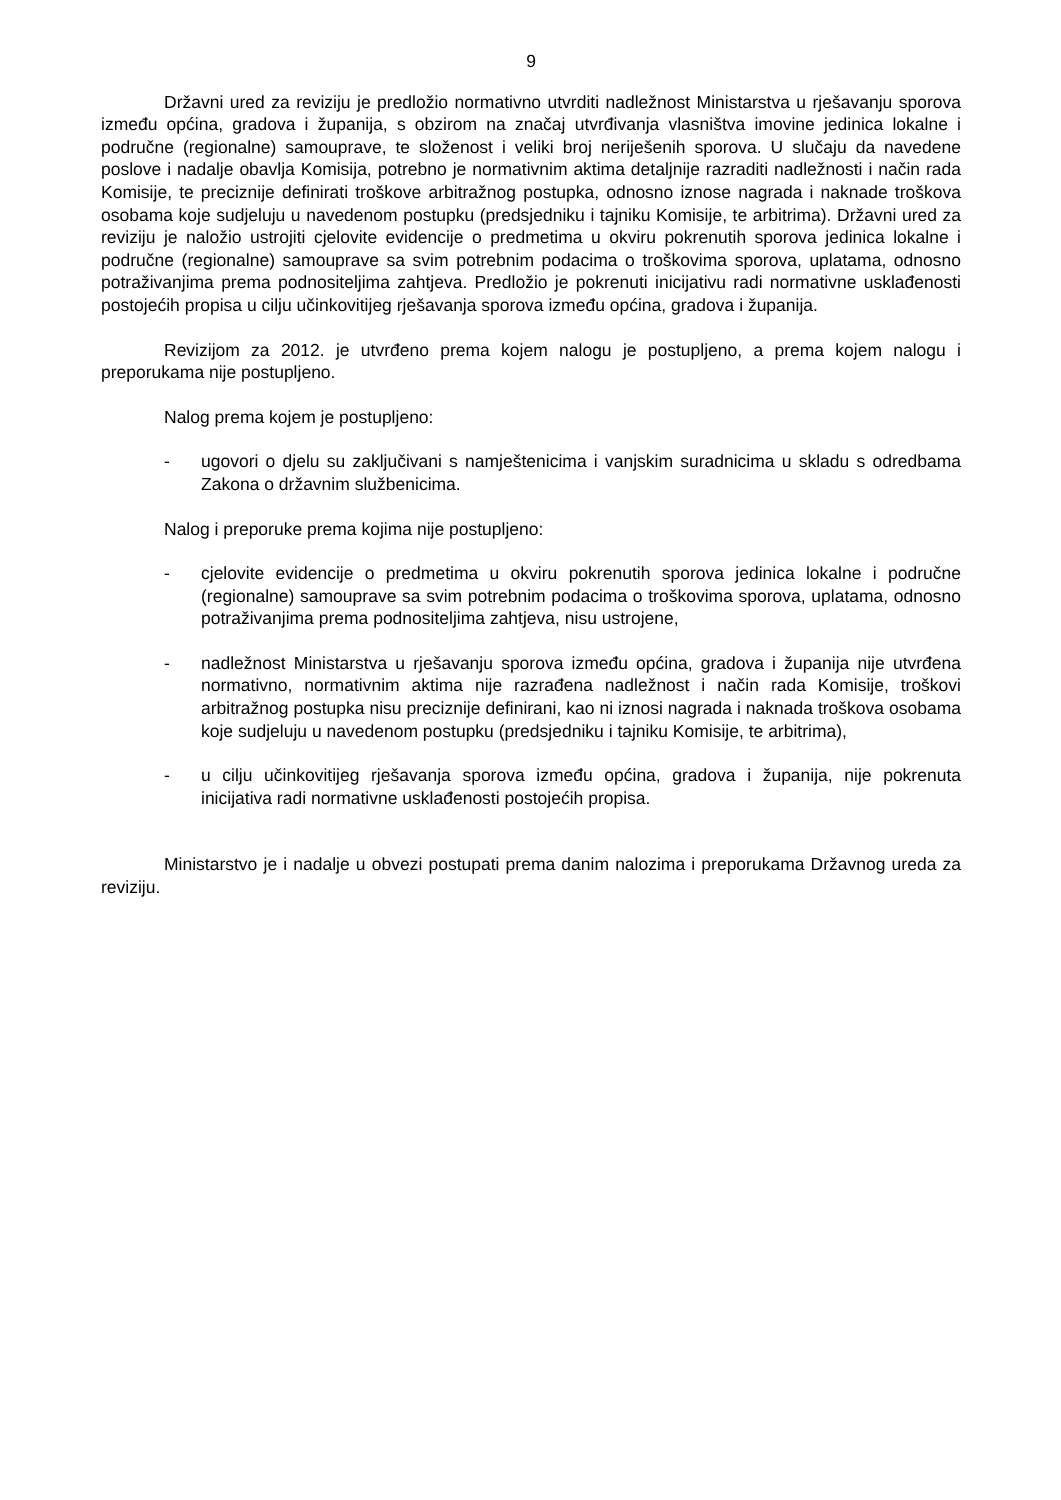9
Državni ured za reviziju je predložio normativno utvrditi nadležnost Ministarstva u rješavanju sporova između općina, gradova i županija, s obzirom na značaj utvrđivanja vlasništva imovine jedinica lokalne i područne (regionalne) samouprave, te složenost i veliki broj neriješenih sporova. U slučaju da navedene poslove i nadalje obavlja Komisija, potrebno je normativnim aktima detaljnije razraditi nadležnosti i način rada Komisije, te preciznije definirati troškove arbitražnog postupka, odnosno iznose nagrada i naknade troškova osobama koje sudjeluju u navedenom postupku (predsjedniku i tajniku Komisije, te arbitrima). Državni ured za reviziju je naložio ustrojiti cjelovite evidencije o predmetima u okviru pokrenutih sporova jedinica lokalne i područne (regionalne) samouprave sa svim potrebnim podacima o troškovima sporova, uplatama, odnosno potraživanjima prema podnositeljima zahtjeva. Predložio je pokrenuti inicijativu radi normativne usklađenosti postojećih propisa u cilju učinkovitijeg rješavanja sporova između općina, gradova i županija.
Revizijom za 2012. je utvrđeno prema kojem nalogu je postupljeno, a prema kojem nalogu i preporukama nije postupljeno.
Nalog prema kojem je postupljeno:
- ugovori o djelu su zaključivani s namještenicima i vanjskim suradnicima u skladu s odredbama Zakona o državnim službenicima.
Nalog i preporuke prema kojima nije postupljeno:
- cjelovite evidencije o predmetima u okviru pokrenutih sporova jedinica lokalne i područne (regionalne) samouprave sa svim potrebnim podacima o troškovima sporova, uplatama, odnosno potraživanjima prema podnositeljima zahtjeva, nisu ustrojene,
- nadležnost Ministarstva u rješavanju sporova između općina, gradova i županija nije utvrđena normativno, normativnim aktima nije razrađena nadležnost i način rada Komisije, troškovi arbitražnog postupka nisu preciznije definirani, kao ni iznosi nagrada i naknada troškova osobama koje sudjeluju u navedenom postupku (predsjedniku i tajniku Komisije, te arbitrima),
- u cilju učinkovitijeg rješavanja sporova između općina, gradova i županija, nije pokrenuta inicijativa radi normativne usklađenosti postojećih propisa.
Ministarstvo je i nadalje u obvezi postupati prema danim nalozima i preporukama Državnog ureda za reviziju.